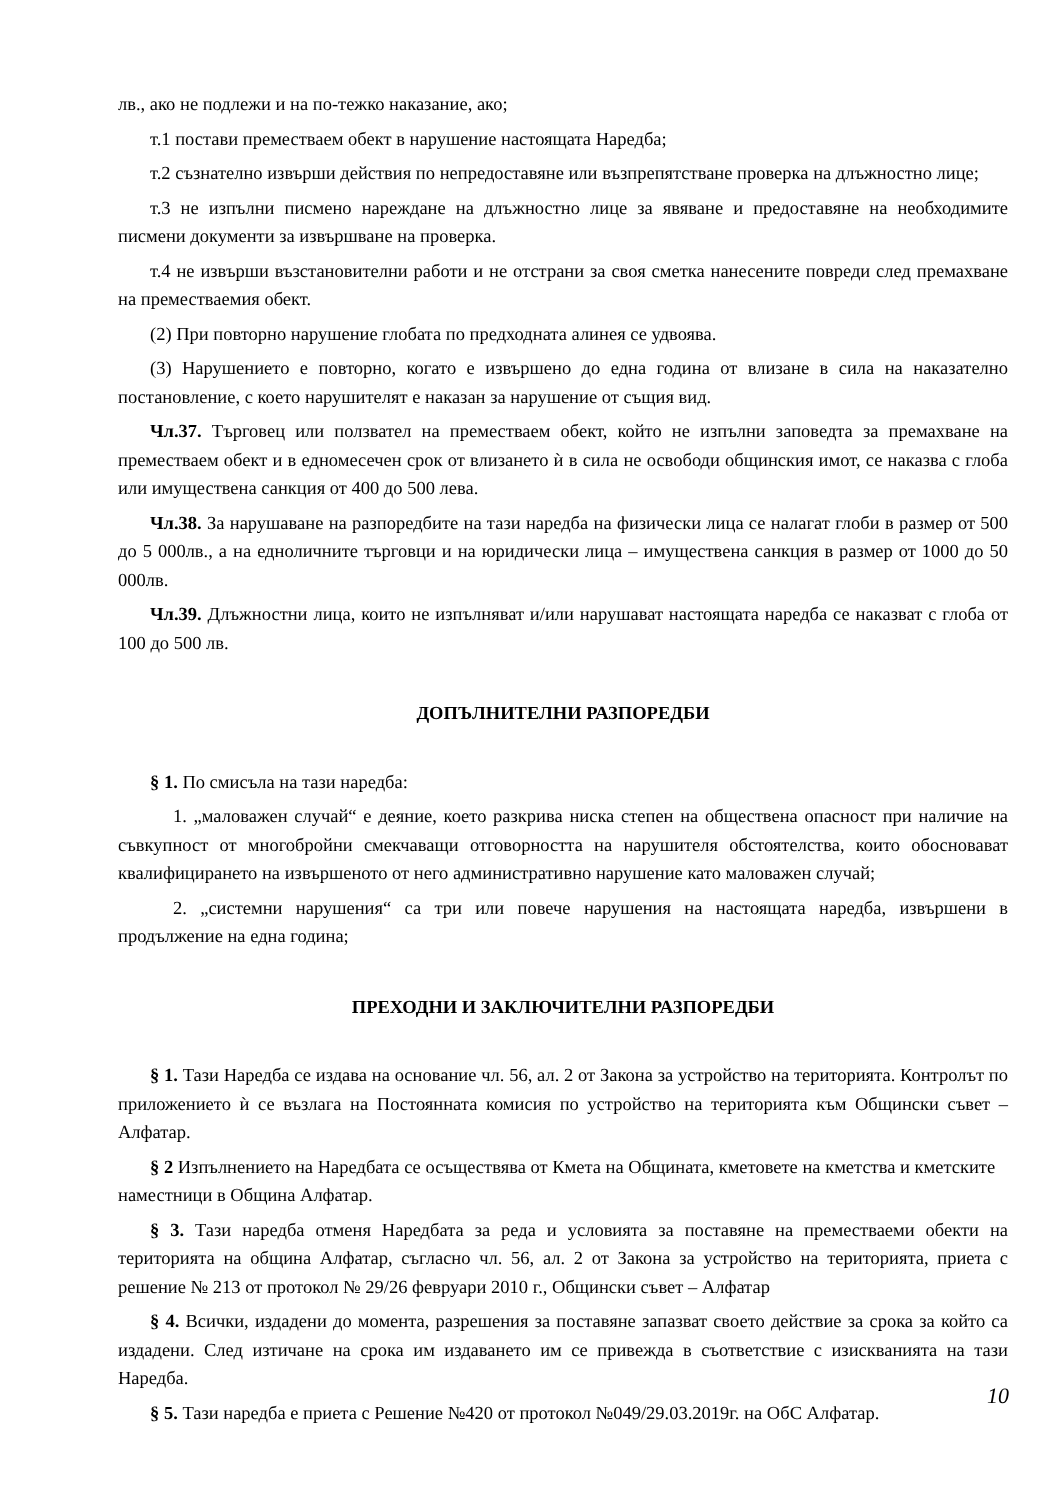лв., ако не подлежи и на по-тежко наказание, ако;
т.1 постави преместваем обект в нарушение настоящата Наредба;
т.2 съзнателно извърши действия по непредоставяне или възпрепятстване проверка на длъжностно лице;
т.3 не изпълни писмено нареждане на длъжностно лице за явяване и предоставяне на необходимите писмени документи за извършване на проверка.
т.4 не извърши възстановителни работи и не отстрани за своя сметка нанесените повреди след премахване на преместваемия обект.
(2) При повторно нарушение глобата по предходната алинея се удвоява.
(3) Нарушението е повторно, когато е извършено до една година от влизане в сила на наказателно постановление, с което нарушителят е наказан за нарушение от същия вид.
Чл.37. Търговец или ползвател на преместваем обект, който не изпълни заповедта за премахване на преместваем обект и в едномесечен срок от влизането ѝ в сила не освободи общинския имот, се наказва с глоба или имуществена санкция от 400 до 500 лева.
Чл.38. За нарушаване на разпоредбите на тази наредба на физически лица се налагат глоби в размер от 500 до 5 000лв., а на едноличните търговци и на юридически лица – имуществена санкция в размер от 1000 до 50 000лв.
Чл.39. Длъжностни лица, които не изпълняват и/или нарушават настоящата наредба се наказват с глоба от 100 до 500 лв.
ДОПЪЛНИТЕЛНИ РАЗПОРЕДБИ
§ 1. По смисъла на тази наредба:
1. „маловажен случай“ е деяние, което разкрива ниска степен на обществена опасност при наличие на съвкупност от многобройни смекчаващи отговорността на нарушителя обстоятелства, които обосновават квалифицирането на извършеното от него административно нарушение като маловажен случай;
2. „системни нарушения“ са три или повече нарушения на настоящата наредба, извършени в продължение на една година;
ПРЕХОДНИ И ЗАКЛЮЧИТЕЛНИ РАЗПОРЕДБИ
§ 1. Тази Наредба се издава на основание чл. 56, ал. 2 от Закона за устройство на територията. Контролът по приложението ѝ се възлага на Постоянната комисия по устройство на територията към Общински съвет – Алфатар.
§ 2 Изпълнението на Наредбата се осъществява от Кмета на Общината, кметовете на кметства и кметските наместници в Община Алфатар.
§ 3. Тази наредба отменя Наредбата за реда и условията за поставяне на преместваеми обекти на територията на община Алфатар, съгласно чл. 56, ал. 2 от Закона за устройство на територията, приета с решение № 213 от протокол № 29/26 февруари 2010 г., Общински съвет – Алфатар
§ 4. Всички, издадени до момента, разрешения за поставяне запазват своето действие за срока за който са издадени. След изтичане на срока им издаването им се привежда в съответствие с изискванията на тази Наредба.
§ 5. Тази наредба е приета с Решение №420 от протокол №049/29.03.2019г. на ОбС Алфатар.
10